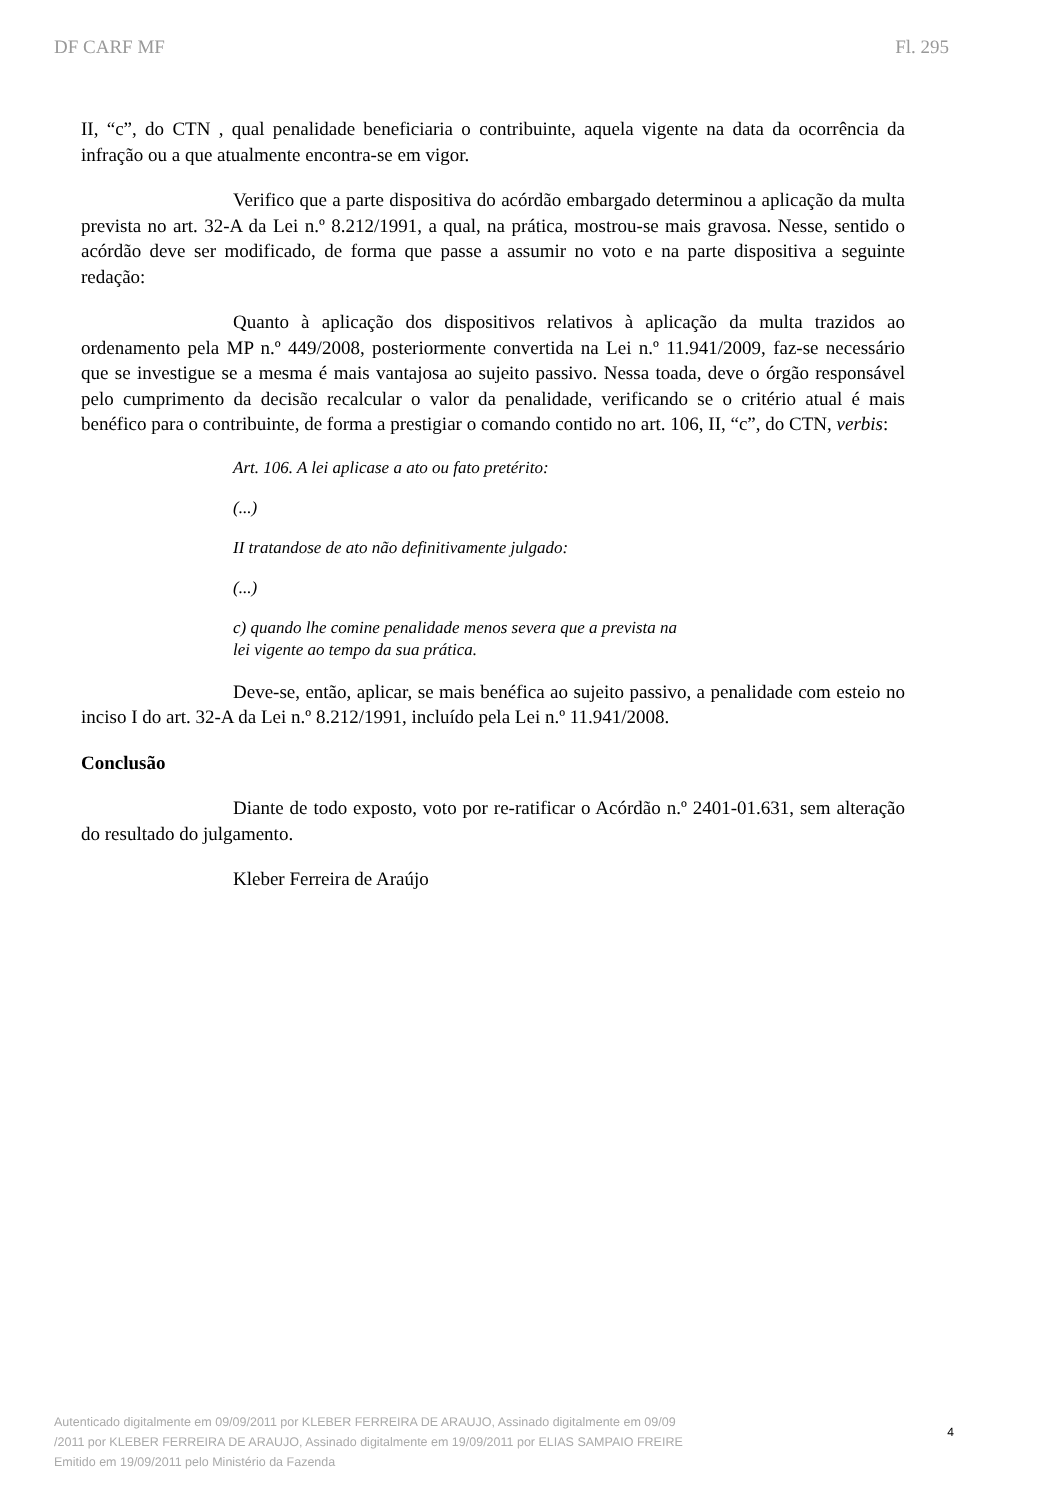DF CARF MF Fl. 295
II, “c”, do CTN , qual penalidade beneficiaria o contribuinte, aquela vigente na data da ocorrência da infração ou a que atualmente encontra-se em vigor.
Verifico que a parte dispositiva do acórdão embargado determinou a aplicação da multa prevista no art. 32-A da Lei n.º 8.212/1991, a qual, na prática, mostrou-se mais gravosa. Nesse, sentido o acórdão deve ser modificado, de forma que passe a assumir no voto e na parte dispositiva a seguinte redação:
Quanto à aplicação dos dispositivos relativos à aplicação da multa trazidos ao ordenamento pela MP n.º 449/2008, posteriormente convertida na Lei n.º 11.941/2009, faz-se necessário que se investigue se a mesma é mais vantajosa ao sujeito passivo. Nessa toada, deve o órgão responsável pelo cumprimento da decisão recalcular o valor da penalidade, verificando se o critério atual é mais benéfico para o contribuinte, de forma a prestigiar o comando contido no art. 106, II, “c”, do CTN, verbis:
Art. 106. A lei aplicase a ato ou fato pretérito:
(...)
II tratandose de ato não definitivamente julgado:
(...)
c) quando lhe comine penalidade menos severa que a prevista na
lei vigente ao tempo da sua prática.
Deve-se, então, aplicar, se mais benéfica ao sujeito passivo, a penalidade com esteio no inciso I do art. 32-A da Lei n.º 8.212/1991, incluído pela Lei n.º 11.941/2008.
Conclusão
Diante de todo exposto, voto por re-ratificar o Acórdão n.º 2401-01.631, sem alteração do resultado do julgamento.
Kleber Ferreira de Araújo
Autenticado digitalmente em 09/09/2011 por KLEBER FERREIRA DE ARAUJO, Assinado digitalmente em 09/09
/2011 por KLEBER FERREIRA DE ARAUJO, Assinado digitalmente em 19/09/2011 por ELIAS SAMPAIO FREIRE
Emitido em 19/09/2011 pelo Ministério da Fazenda
4